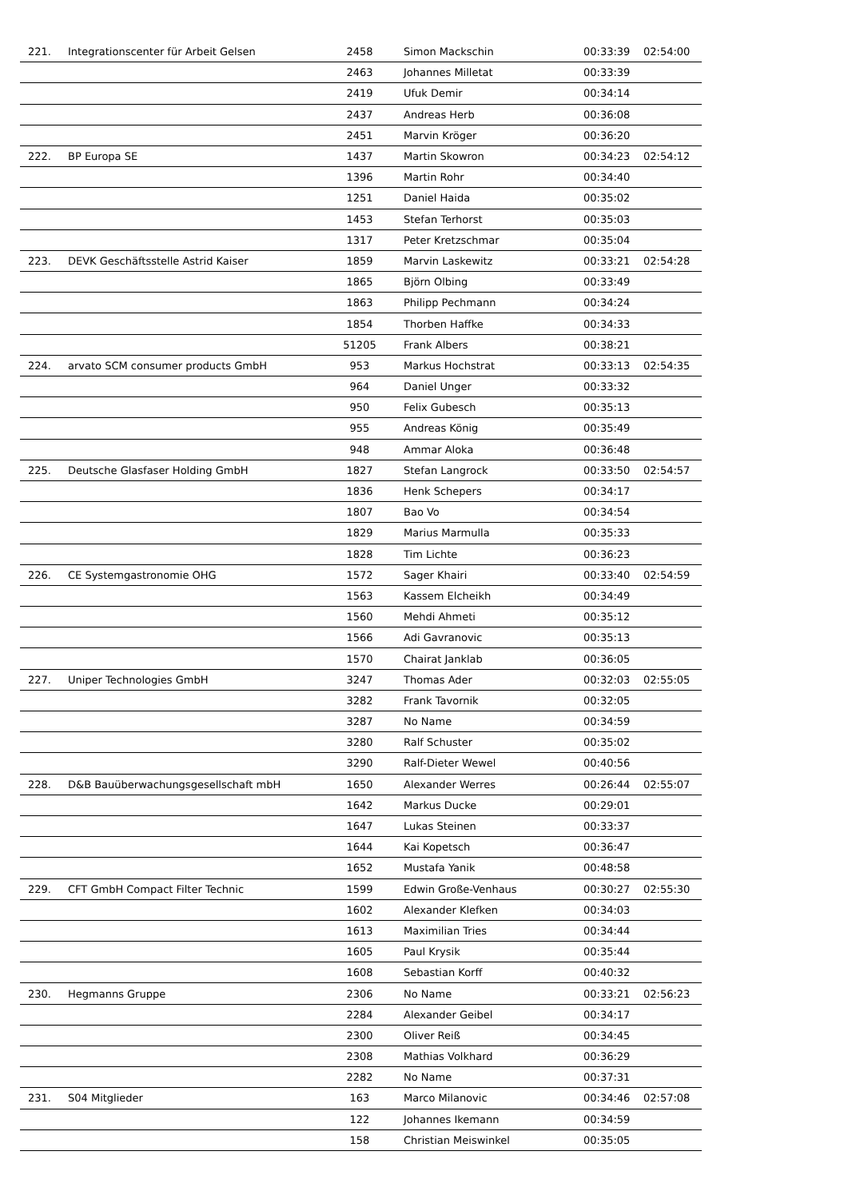| 221. | Integrationscenter für Arbeit Gelsen | 2458 | Simon Mackschin | 00:33:39 | 02:54:00 |
| | | 2463 | Johannes Milletat | 00:33:39 | |
| | | 2419 | Ufuk Demir | 00:34:14 | |
| | | 2437 | Andreas Herb | 00:36:08 | |
| | | 2451 | Marvin Kröger | 00:36:20 | |
| 222. | BP Europa SE | 1437 | Martin Skowron | 00:34:23 | 02:54:12 |
| | | 1396 | Martin Rohr | 00:34:40 | |
| | | 1251 | Daniel Haida | 00:35:02 | |
| | | 1453 | Stefan Terhorst | 00:35:03 | |
| | | 1317 | Peter Kretzschmar | 00:35:04 | |
| 223. | DEVK Geschäftsstelle Astrid Kaiser | 1859 | Marvin Laskewitz | 00:33:21 | 02:54:28 |
| | | 1865 | Björn Olbing | 00:33:49 | |
| | | 1863 | Philipp Pechmann | 00:34:24 | |
| | | 1854 | Thorben Haffke | 00:34:33 | |
| | | 51205 | Frank Albers | 00:38:21 | |
| 224. | arvato SCM consumer products GmbH | 953 | Markus Hochstrat | 00:33:13 | 02:54:35 |
| | | 964 | Daniel Unger | 00:33:32 | |
| | | 950 | Felix Gubesch | 00:35:13 | |
| | | 955 | Andreas König | 00:35:49 | |
| | | 948 | Ammar Aloka | 00:36:48 | |
| 225. | Deutsche Glasfaser Holding GmbH | 1827 | Stefan Langrock | 00:33:50 | 02:54:57 |
| | | 1836 | Henk Schepers | 00:34:17 | |
| | | 1807 | Bao Vo | 00:34:54 | |
| | | 1829 | Marius Marmulla | 00:35:33 | |
| | | 1828 | Tim Lichte | 00:36:23 | |
| 226. | CE Systemgastronomie OHG | 1572 | Sager Khairi | 00:33:40 | 02:54:59 |
| | | 1563 | Kassem Elcheikh | 00:34:49 | |
| | | 1560 | Mehdi Ahmeti | 00:35:12 | |
| | | 1566 | Adi Gavranovic | 00:35:13 | |
| | | 1570 | Chairat Janklab | 00:36:05 | |
| 227. | Uniper Technologies GmbH | 3247 | Thomas Ader | 00:32:03 | 02:55:05 |
| | | 3282 | Frank Tavornik | 00:32:05 | |
| | | 3287 | No Name | 00:34:59 | |
| | | 3280 | Ralf Schuster | 00:35:02 | |
| | | 3290 | Ralf-Dieter Wewel | 00:40:56 | |
| 228. | D&B Bauüberwachungsgesellschaft mbH | 1650 | Alexander Werres | 00:26:44 | 02:55:07 |
| | | 1642 | Markus Ducke | 00:29:01 | |
| | | 1647 | Lukas Steinen | 00:33:37 | |
| | | 1644 | Kai Kopetsch | 00:36:47 | |
| | | 1652 | Mustafa Yanik | 00:48:58 | |
| 229. | CFT GmbH Compact Filter Technic | 1599 | Edwin Große-Venhaus | 00:30:27 | 02:55:30 |
| | | 1602 | Alexander Klefken | 00:34:03 | |
| | | 1613 | Maximilian Tries | 00:34:44 | |
| | | 1605 | Paul Krysik | 00:35:44 | |
| | | 1608 | Sebastian Korff | 00:40:32 | |
| 230. | Hegmanns Gruppe | 2306 | No Name | 00:33:21 | 02:56:23 |
| | | 2284 | Alexander Geibel | 00:34:17 | |
| | | 2300 | Oliver Reiß | 00:34:45 | |
| | | 2308 | Mathias Volkhard | 00:36:29 | |
| | | 2282 | No Name | 00:37:31 | |
| 231. | S04 Mitglieder | 163 | Marco Milanovic | 00:34:46 | 02:57:08 |
| | | 122 | Johannes Ikemann | 00:34:59 | |
| | | 158 | Christian Meiswinkel | 00:35:05 | |